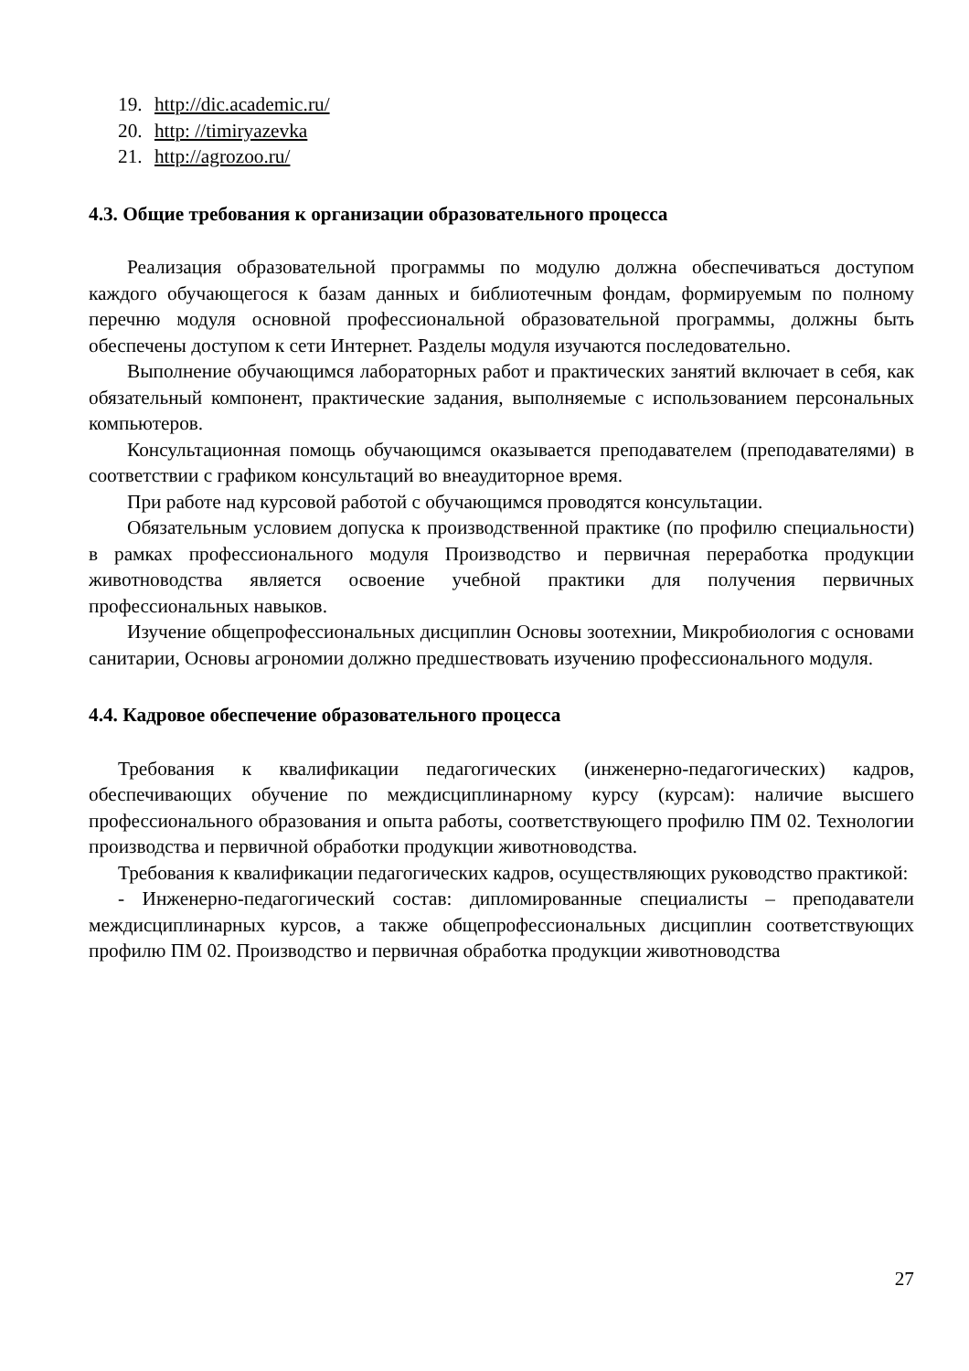19. http://dic.academic.ru/
20. http: //timiryazevka
21. http://agrozoo.ru/
4.3. Общие требования к организации образовательного процесса
Реализация образовательной программы по модулю должна обеспечиваться доступом каждого обучающегося к базам данных и библиотечным фондам, формируемым по полному перечню модуля основной профессиональной образовательной программы, должны быть обеспечены доступом к сети Интернет. Разделы модуля изучаются последовательно.
Выполнение обучающимся лабораторных работ и практических занятий включает в себя, как обязательный компонент, практические задания, выполняемые с использованием персональных компьютеров.
Консультационная помощь обучающимся оказывается преподавателем (преподавателями) в соответствии с графиком консультаций во внеаудиторное время.
При работе над курсовой работой с обучающимся проводятся консультации.
Обязательным условием допуска к производственной практике (по профилю специальности) в рамках профессионального модуля Производство и первичная переработка продукции животноводства является освоение учебной практики для получения первичных профессиональных навыков.
Изучение общепрофессиональных дисциплин Основы зоотехнии, Микробиология с основами санитарии, Основы агрономии должно предшествовать изучению профессионального модуля.
4.4. Кадровое обеспечение образовательного процесса
Требования к квалификации педагогических (инженерно-педагогических) кадров, обеспечивающих обучение по междисциплинарному курсу (курсам): наличие высшего профессионального образования и опыта работы, соответствующего профилю ПМ 02. Технологии производства и первичной обработки продукции животноводства.
Требования к квалификации педагогических кадров, осуществляющих руководство практикой:
- Инженерно-педагогический состав: дипломированные специалисты – преподаватели междисциплинарных курсов, а также общепрофессиональных дисциплин соответствующих профилю ПМ 02. Производство и первичная обработка продукции животноводства
27